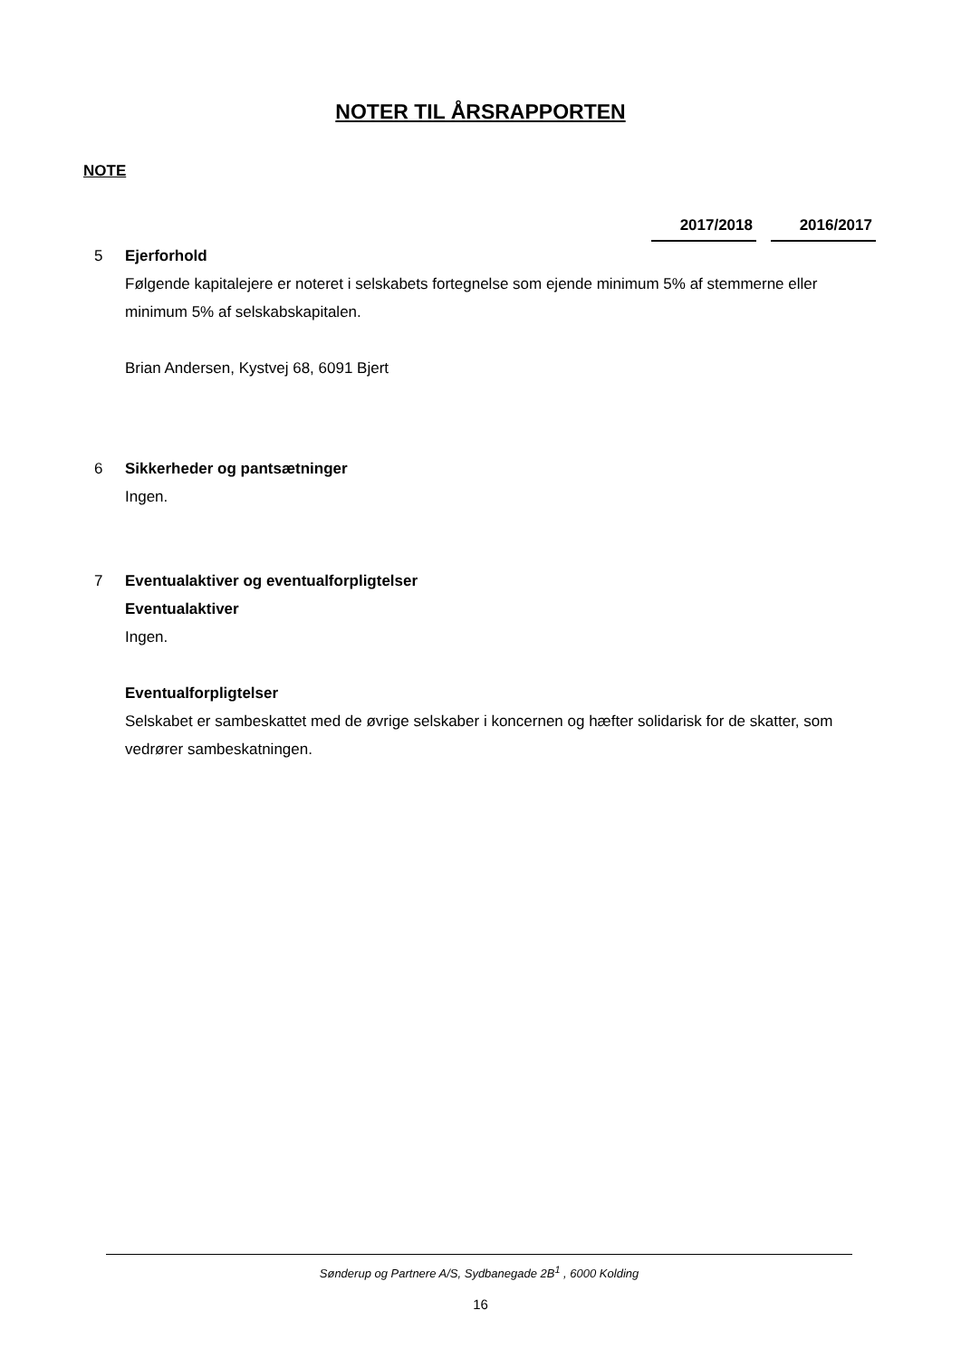NOTER TIL ÅRSRAPPORTEN
NOTE
2017/2018 2016/2017
5 Ejerforhold
Følgende kapitalejere er noteret i selskabets fortegnelse som ejende minimum 5% af stemmerne eller minimum 5% af selskabskapitalen.
Brian Andersen, Kystvej 68, 6091 Bjert
6 Sikkerheder og pantsætninger
Ingen.
7 Eventualaktiver og eventualforpligtelser
Eventualaktiver
Ingen.
Eventualforpligtelser
Selskabet er sambeskattet med de øvrige selskaber i koncernen og hæfter solidarisk for de skatter, som vedrører sambeskatningen.
Sønderup og Partnere A/S, Sydbanegade 2B<sup>1</sup> , 6000 Kolding
16